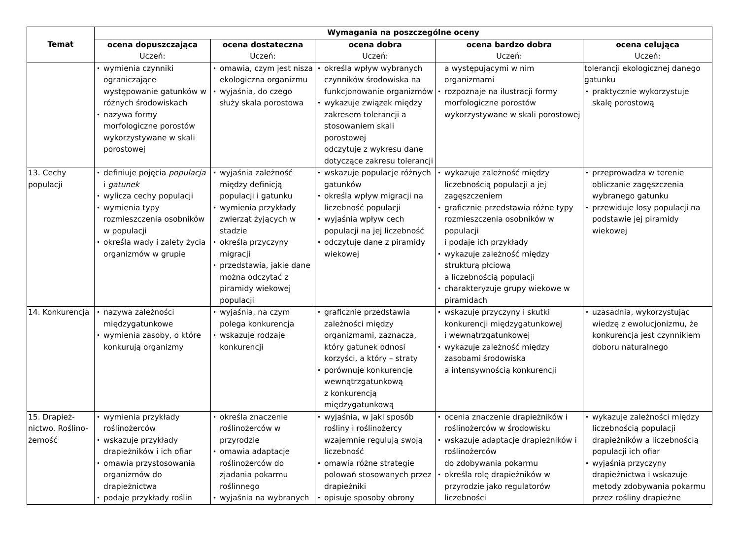| Temat | Wymagania na poszczególne oceny | | | | |
| --- | --- | --- | --- | --- | --- |
| | ocena dopuszczająca Uczeń: | ocena dostateczna Uczeń: | ocena dobra Uczeń: | ocena bardzo dobra Uczeń: | ocena celująca Uczeń: |
| | • wymienia czynniki ograniczające występowanie gatunków w różnych środowiskach • nazywa formy morfologiczne porostów wykorzystywane w skali porostowej | • omawia, czym jest nisza ekologiczna organizmu • wyjaśnia, do czego służy skala porostowa | • określa wpływ wybranych czynników środowiska na funkcjonowanie organizmów • wykazuje związek między zakresem tolerancji a stosowaniem skali porostowej odczytuje z wykresu dane dotyczące zakresu tolerancji | a występującymi w nim organizmami • rozpoznaje na ilustracji formy morfologiczne porostów wykorzystywane w skali porostowej | tolerancji ekologicznej danego gatunku • praktycznie wykorzystuje skalę porostową |
| 13. Cechy populacji | • definiuje pojęcia populacja i gatunek • wylicza cechy populacji • wymienia typy rozmieszczenia osobników w populacji • określa wady i zalety życia organizmów w grupie | • wyjaśnia zależność między definicją populacji i gatunku • wymienia przykłady zwierząt żyjących w stadzie • określa przyczyny migracji • przedstawia, jakie dane można odczytać z piramidy wiekowej populacji | • wskazuje populacje różnych gatunków • określa wpływ migracji na liczebność populacji • wyjaśnia wpływ cech populacji na jej liczebność • odczytuje dane z piramidy wiekowej | • wykazuje zależność między liczebnością populacji a jej zagęszczeniem • graficznie przedstawia różne typy rozmieszczenia osobników w populacji i podaje ich przykłady • wykazuje zależność między strukturą płciową a liczebnością populacji • charakteryzuje grupy wiekowe w piramidach | • przeprowadza w terenie obliczanie zagęszczenia wybranego gatunku • przewiduje losy populacji na podstawie jej piramidy wiekowej |
| 14. Konkurencja | • nazywa zależności międzygatunkowe • wymienia zasoby, o które konkurują organizmy | • wyjaśnia, na czym polega konkurencja • wskazuje rodzaje konkurencji | • graficznie przedstawia zależności między organizmami, zaznacza, który gatunek odnosi korzyści, a który – straty • porównuje konkurencję wewnątrzgatunkową z konkurencją międzygatunkową | • wskazuje przyczyny i skutki konkurencji międzygatunkowej i wewnątrzgatunkowej • wykazuje zależność między zasobami środowiska a intensywnością konkurencji | • uzasadnia, wykorzystując wiedzę z ewolucjonizmu, że konkurencja jest czynnikiem doboru naturalnego |
| 15. Drapież-nictwo. Roślino-żerność | • wymienia przykłady roślinożerców • wskazuje przykłady drapieżników i ich ofiar • omawia przystosowania organizmów do drapieżnictwa • podaje przykłady roślin | • określa znaczenie roślinożerców w przyrodzie • omawia adaptacje roślinożerców do zjadania pokarmu roślinnego • wyjaśnia na wybranych | • wyjaśnia, w jaki sposób rośliny i roślinożercy wzajemnie regulują swoją liczebność • omawia różne strategie polowań stosowanych przez drapieżniki • opisuje sposoby obrony | • ocenia znaczenie drapieżników i roślinożerców w środowisku • wskazuje adaptacje drapieżników i roślinożerców do zdobywania pokarmu • określa rolę drapieżników w przyrodzie jako regulatorów liczebności | • wykazuje zależności między liczebnością populacji drapieżników a liczebnością populacji ich ofiar • wyjaśnia przyczyny drapieżnictwa i wskazuje metody zdobywania pokarmu przez rośliny drapieżne |